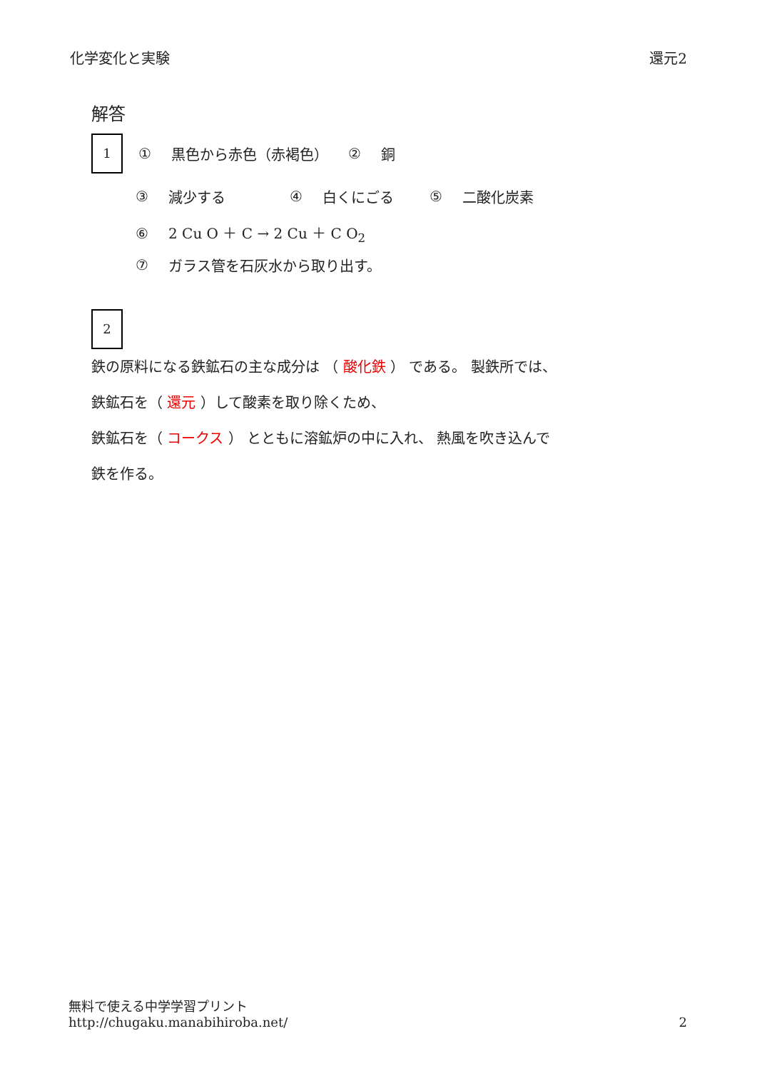化学変化と実験 還元2
解答
1
① 黒色から赤色（赤褐色） ② 銅
③ 減少する ④ 白くにごる ⑤ 二酸化炭素
⑥ 2 Cu O ＋ C → 2 Cu ＋ C O<sub>2</sub>
⑦ ガラス管を石灰水から取り出す。
2
鉄の原料になる鉄鉱石の主な成分は （ 酸化鉄 ） である。 製鉄所では、
鉄鉱石を（ 還元 ）して酸素を取り除くため、
鉄鉱石を（ コークス ） とともに溶鉱炉の中に入れ、 熱風を吹き込んで
鉄を作る。
無料で使える中学学習プリント
http://chugaku.manabihiroba.net/
2